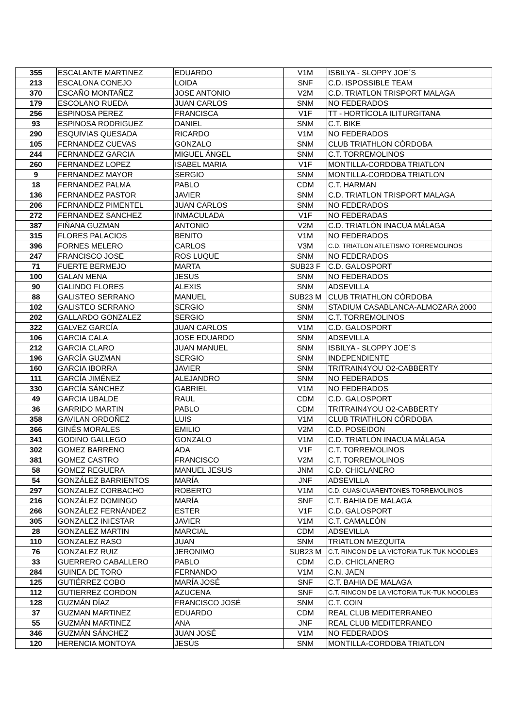| 355 | ESCALANTE MARTINEZ | EDUARDO | V1M | ISBILYA - SLOPPY JOE´S |
| 213 | ESCALONA CONEJO | LOIDA | SNF | C.D. ISPOSSIBLE TEAM |
| 370 | ESCAÑO MONTAÑEZ | JOSE ANTONIO | V2M | C.D. TRIATLON TRISPORT MALAGA |
| 179 | ESCOLANO RUEDA | JUAN CARLOS | SNM | NO FEDERADOS |
| 256 | ESPINOSA PEREZ | FRANCISCA | V1F | TT - HORTÍCOLA ILITURGITANA |
| 93 | ESPINOSA RODRIGUEZ | DANIEL | SNM | C.T. BIKE |
| 290 | ESQUIVIAS QUESADA | RICARDO | V1M | NO FEDERADOS |
| 105 | FERNANDEZ CUEVAS | GONZALO | SNM | CLUB TRIATHLON CÓRDOBA |
| 244 | FERNANDEZ GARCIA | MIGUEL ÁNGEL | SNM | C.T. TORREMOLINOS |
| 260 | FERNANDEZ LOPEZ | ISABEL MARIA | V1F | MONTILLA-CORDOBA TRIATLON |
| 9 | FERNANDEZ MAYOR | SERGIO | SNM | MONTILLA-CORDOBA TRIATLON |
| 18 | FERNANDEZ PALMA | PABLO | CDM | C.T. HARMAN |
| 136 | FERNANDEZ PASTOR | JAVIER | SNM | C.D. TRIATLON TRISPORT MALAGA |
| 206 | FERNANDEZ PIMENTEL | JUAN CARLOS | SNM | NO FEDERADOS |
| 272 | FERNANDEZ SANCHEZ | INMACULADA | V1F | NO FEDERADAS |
| 387 | FIÑANA GUZMAN | ANTONIO | V2M | C.D. TRIATLÓN INACUA MÁLAGA |
| 315 | FLORES PALACIOS | BENITO | V1M | NO FEDERADOS |
| 396 | FORNES MELERO | CARLOS | V3M | C.D. TRIATLON ATLETISMO TORREMOLINOS |
| 247 | FRANCISCO JOSE | ROS LUQUE | SNM | NO FEDERADOS |
| 71 | FUERTE BERMEJO | MARTA | SUB23 F | C.D. GALOSPORT |
| 100 | GALAN MENA | JESUS | SNM | NO FEDERADOS |
| 90 | GALINDO FLORES | ALEXIS | SNM | ADSEVILLA |
| 88 | GALISTEO SERRANO | MANUEL | SUB23 M | CLUB TRIATHLON CÓRDOBA |
| 102 | GALISTEO SERRANO | SERGIO | SNM | STADIUM CASABLANCA-ALMOZARA 2000 |
| 202 | GALLARDO GONZALEZ | SERGIO | SNM | C.T. TORREMOLINOS |
| 322 | GALVEZ GARCÍA | JUAN CARLOS | V1M | C.D. GALOSPORT |
| 106 | GARCIA CALA | JOSE EDUARDO | SNM | ADSEVILLA |
| 212 | GARCIA CLARO | JUAN MANUEL | SNM | ISBILYA - SLOPPY JOE´S |
| 196 | GARCÍA GUZMAN | SERGIO | SNM | INDEPENDIENTE |
| 160 | GARCIA IBORRA | JAVIER | SNM | TRITRAIN4YOU O2-CABBERTY |
| 111 | GARCÍA JIMÉNEZ | ALEJANDRO | SNM | NO FEDERADOS |
| 330 | GARCÍA SÁNCHEZ | GABRIEL | V1M | NO FEDERADOS |
| 49 | GARCIA UBALDE | RAUL | CDM | C.D. GALOSPORT |
| 36 | GARRIDO MARTIN | PABLO | CDM | TRITRAIN4YOU O2-CABBERTY |
| 358 | GAVILAN ORDOÑEZ | LUIS | V1M | CLUB TRIATHLON CÓRDOBA |
| 366 | GINÉS MORALES | EMILIO | V2M | C.D. POSEIDON |
| 341 | GODINO GALLEGO | GONZALO | V1M | C.D. TRIATLÓN INACUA MÁLAGA |
| 302 | GOMEZ BARRENO | ADA | V1F | C.T. TORREMOLINOS |
| 381 | GOMEZ CASTRO | FRANCISCO | V2M | C.T. TORREMOLINOS |
| 58 | GOMEZ REGUERA | MANUEL JESUS | JNM | C.D. CHICLANERO |
| 54 | GONZÁLEZ BARRIENTOS | MARÍA | JNF | ADSEVILLA |
| 297 | GONZALEZ CORBACHO | ROBERTO | V1M | C.D. CUASICUARENTONES TORREMOLINOS |
| 216 | GONZÁLEZ DOMINGO | MARÍA | SNF | C.T. BAHIA DE MALAGA |
| 266 | GONZÁLEZ FERNÁNDEZ | ESTER | V1F | C.D. GALOSPORT |
| 305 | GONZALEZ INIESTAR | JAVIER | V1M | C.T. CAMALEÓN |
| 28 | GONZALEZ MARTIN | MARCIAL | CDM | ADSEVILLA |
| 110 | GONZALEZ RASO | JUAN | SNM | TRIATLON MEZQUITA |
| 76 | GONZALEZ RUIZ | JERONIMO | SUB23 M | C.T. RINCON DE LA VICTORIA TUK-TUK NOODLES |
| 33 | GUERRERO CABALLERO | PABLO | CDM | C.D. CHICLANERO |
| 284 | GUINEA DE TORO | FERNANDO | V1M | C.N. JAEN |
| 125 | GUTIÉRREZ COBO | MARÍA JOSÉ | SNF | C.T. BAHIA DE MALAGA |
| 112 | GUTIERREZ CORDON | AZUCENA | SNF | C.T. RINCON DE LA VICTORIA TUK-TUK NOODLES |
| 128 | GUZMÁN DÍAZ | FRANCISCO JOSÉ | SNM | C.T. COIN |
| 37 | GUZMAN MARTINEZ | EDUARDO | CDM | REAL CLUB MEDITERRANEO |
| 55 | GUZMÁN MARTINEZ | ANA | JNF | REAL CLUB MEDITERRANEO |
| 346 | GUZMÁN SÁNCHEZ | JUAN JOSÉ | V1M | NO FEDERADOS |
| 120 | HERENCIA MONTOYA | JESÚS | SNM | MONTILLA-CORDOBA TRIATLON |